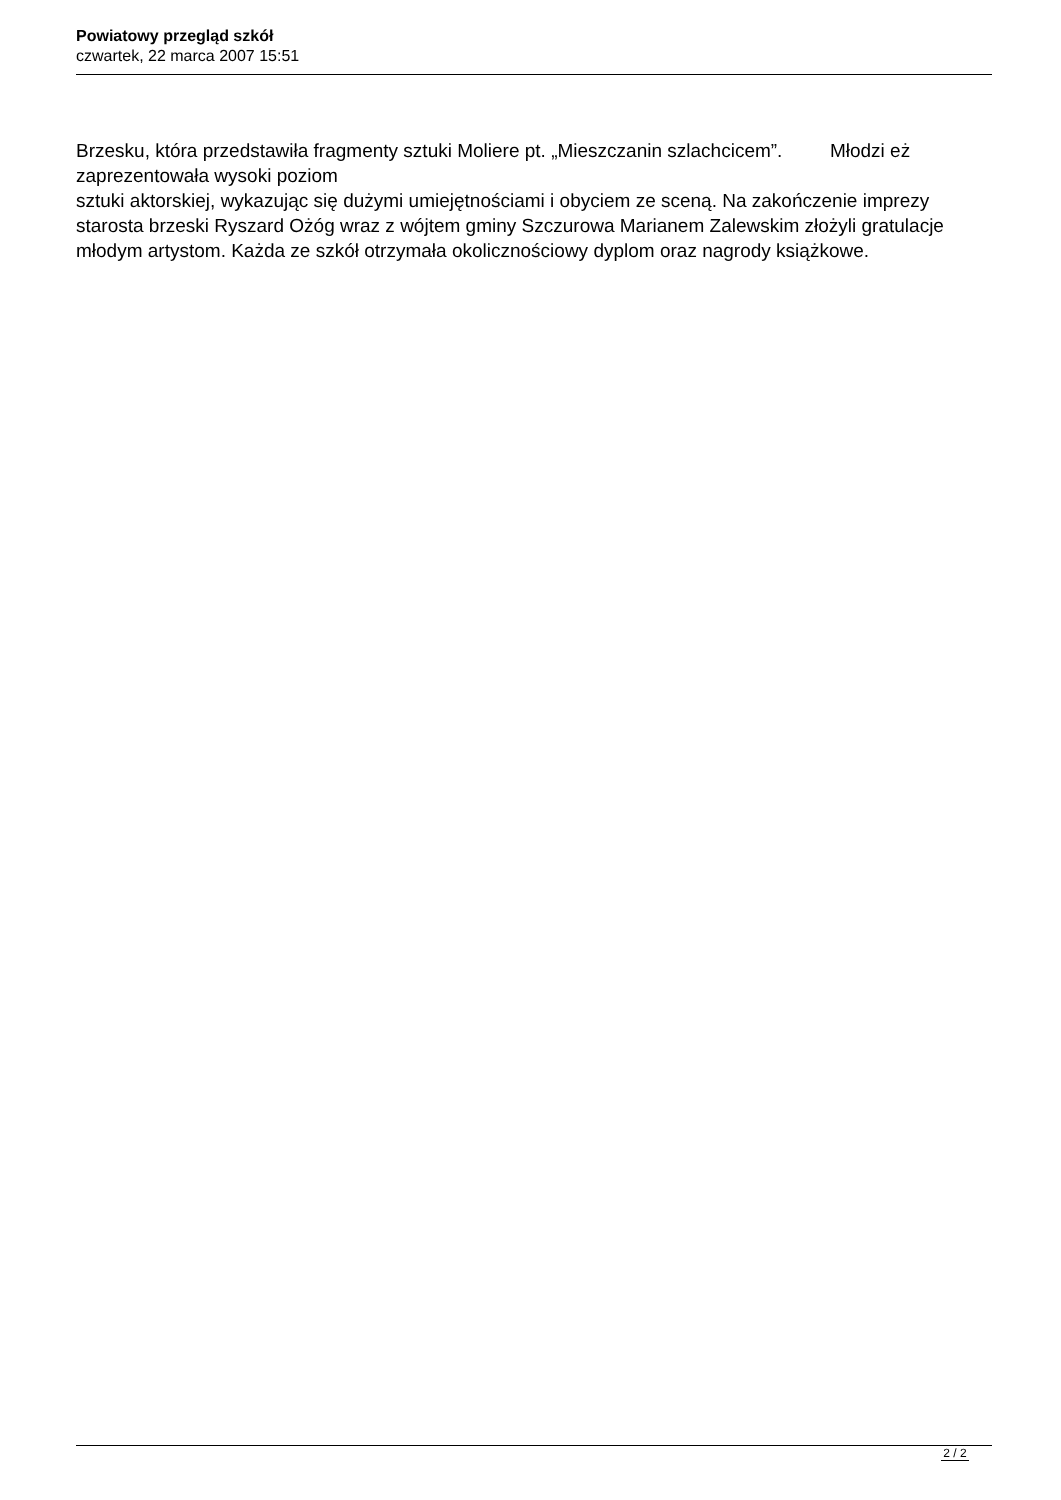Powiatowy przegląd szkół
czwartek, 22 marca 2007 15:51
Brzesku, która przedstawiła fragmenty sztuki Moliere pt. „Mieszczanin szlachcicem”. Młodzi eż zaprezentowała wysoki poziom
sztuki aktorskiej, wykazując się dużymi umiejętnościami i obyciem ze sceną. Na zakończenie imprezy starosta brzeski Ryszard Ożóg wraz z wójtem gminy Szczurowa Marianem Zalewskim złożyli gratulacje młodym artystom. Każda ze szkół otrzymała okolicznościowy dyplom oraz nagrody książkowe.
2 / 2